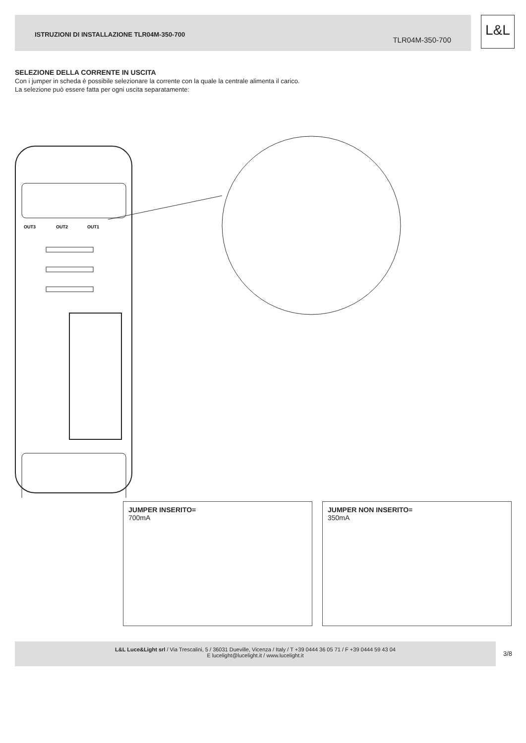ISTRUZIONI DI INSTALLAZIONE TLR04M-350-700
TLR04M-350-700
L&L
SELEZIONE DELLA CORRENTE IN USCITA
Con i jumper in scheda è possibile selezionare la corrente con la quale la centrale alimenta il carico.
La selezione può essere fatta per ogni uscita separatamente:
OUT3
OUT2
OUT1
JUMPER INSERITO=
700mA
JUMPER NON INSERITO=
350mA
L&L Luce&Light srl / Via Trescalini, 5 / 36031 Dueville, Vicenza / Italy / T +39 0444 36 05 71 / F +39 0444 59 43 04
E lucelight@lucelight.it / www.lucelight.it
3/8